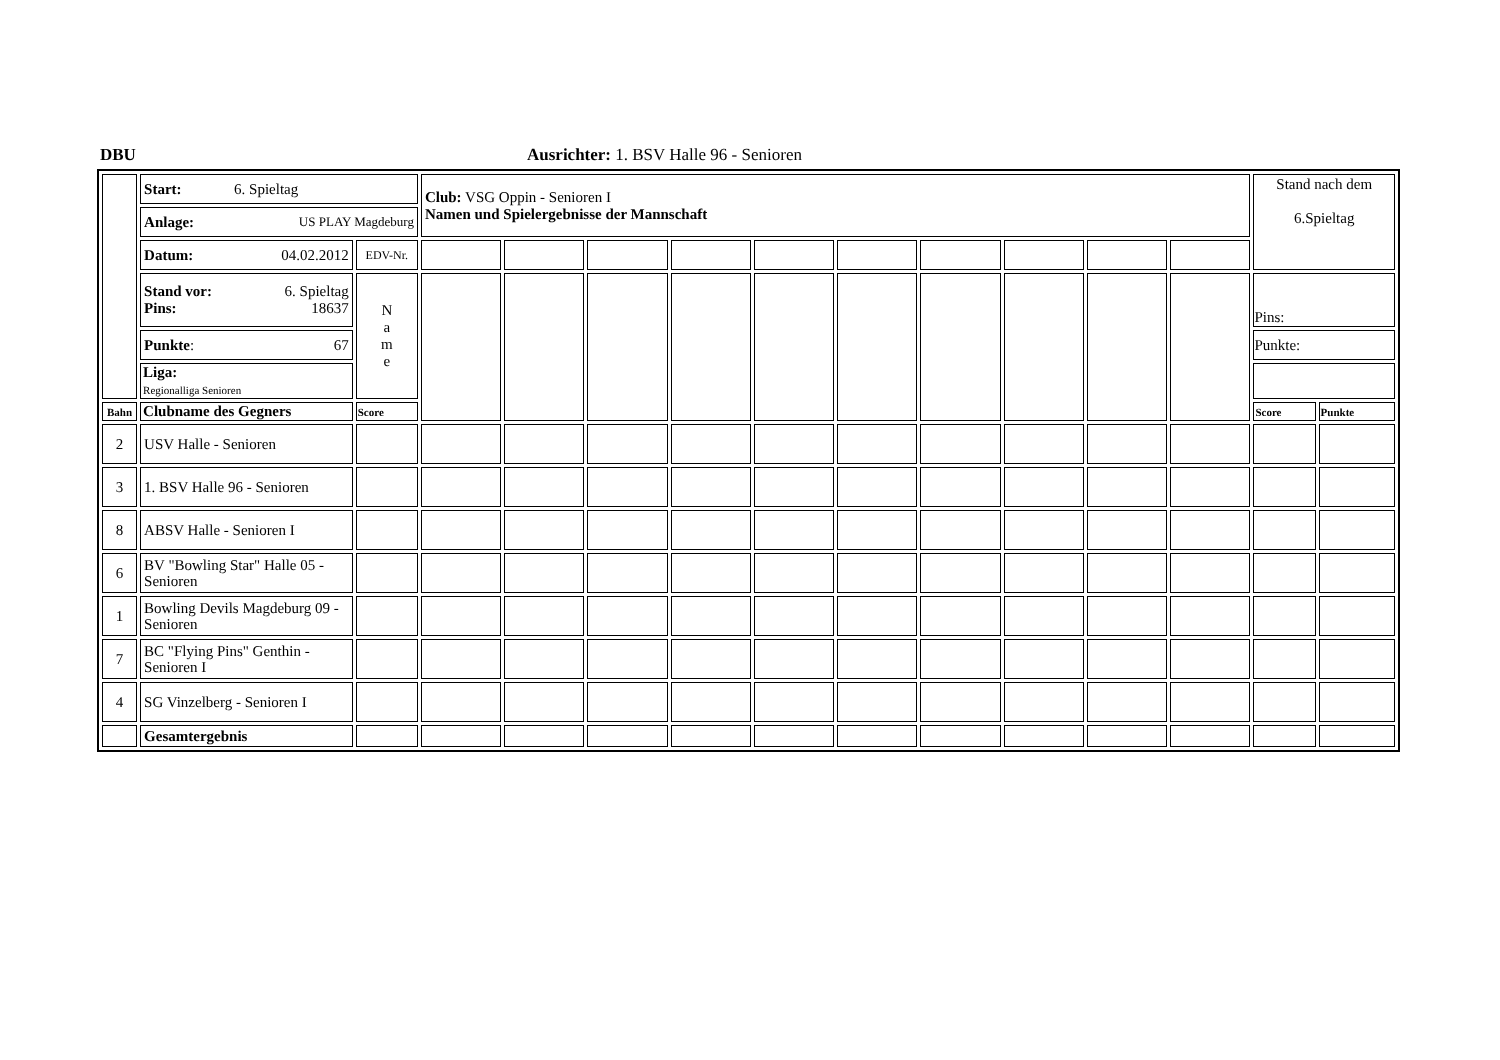DBU Ausrichter: 1. BSV Halle 96 - Senioren
| | Start: 6. Spieltag | | Club: VSG Oppin - Senioren I Namen und Spielergebnisse der Mannschaft | | | | | | | | | | Stand nach dem 6.Spieltag | |
| | Anlage: US PLAY Magdeburg | | | | | | | | | | | | | |
| | Datum: 04.02.2012 | EDV-Nr. | | | | | | | | | | | | |
| | Stand vor: 6. Spieltag Pins: 18637 | N a m e | | | | | | | | | | | Pins: | |
| | Punkte : 67 | | | | | | | | | | | | Punkte: | |
| | Liga: Regionalliga Senioren | | | | | | | | | | | | | |
| Bahn | Clubname des Gegners | Score | | | | | | | | | | | Score | Punkte |
| 2 | USV Halle - Senioren | | | | | | | | | | | | | |
| 3 | 1. BSV Halle 96 - Senioren | | | | | | | | | | | | | |
| 8 | ABSV Halle - Senioren I | | | | | | | | | | | | | |
| 6 | BV "Bowling Star" Halle 05 - Senioren | | | | | | | | | | | | | |
| 1 | Bowling Devils Magdeburg 09 - Senioren | | | | | | | | | | | | | |
| 7 | BC "Flying Pins" Genthin - Senioren I | | | | | | | | | | | | | |
| 4 | SG Vinzelberg - Senioren I | | | | | | | | | | | | | |
| | Gesamtergebnis | | | | | | | | | | | | | |